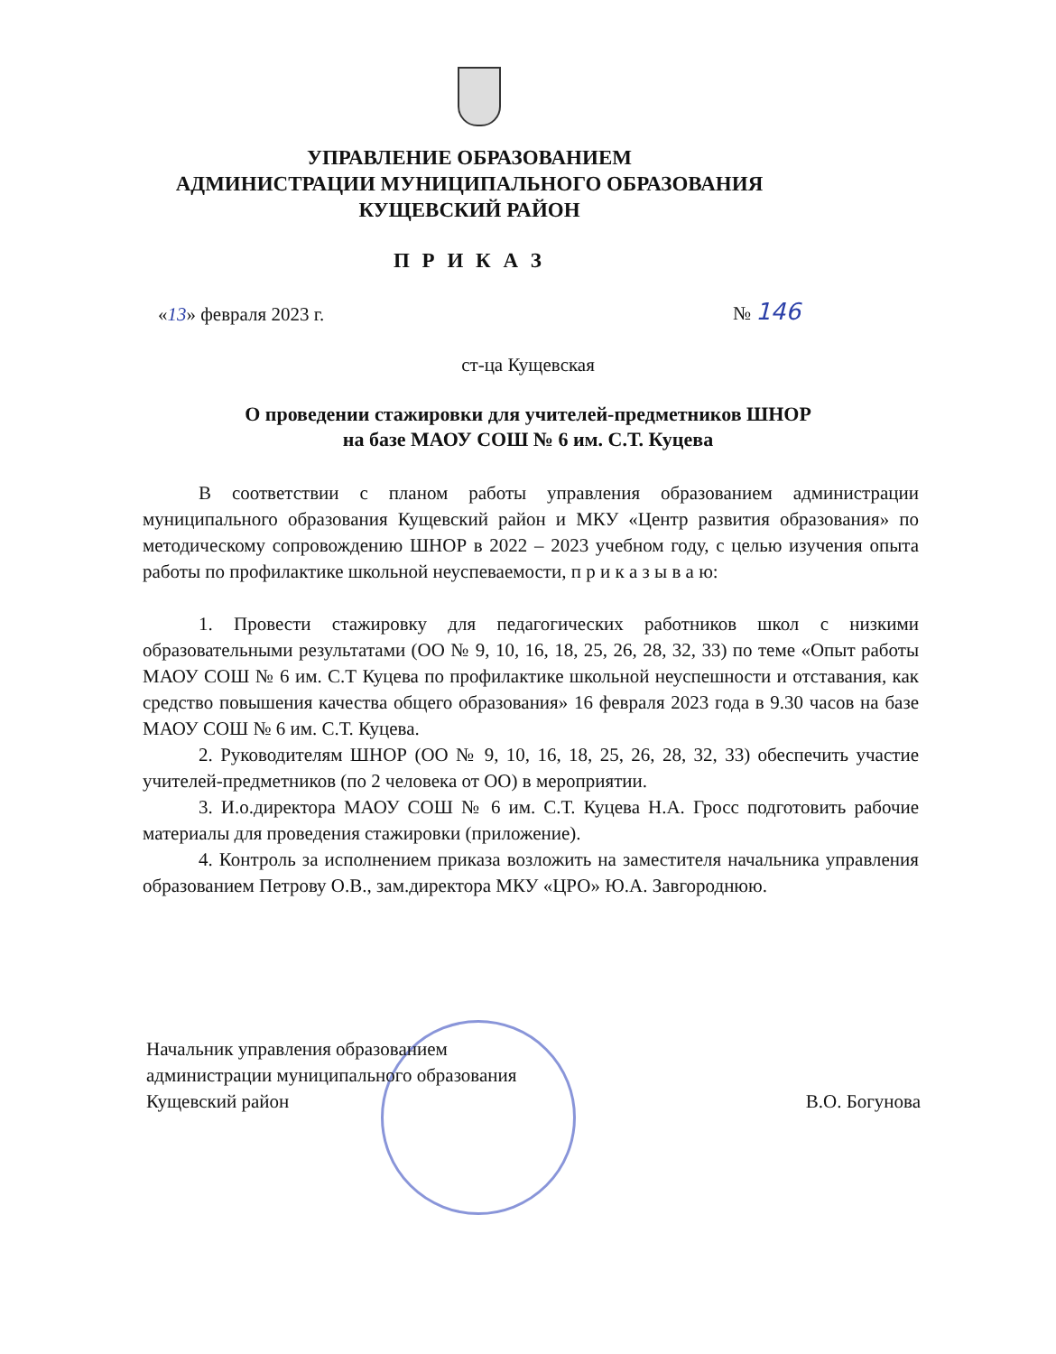УПРАВЛЕНИЕ ОБРАЗОВАНИЕМ
АДМИНИСТРАЦИИ МУНИЦИПАЛЬНОГО ОБРАЗОВАНИЯ
КУЩЕВСКИЙ РАЙОН
П Р И К А З
«13» февраля 2023 г. № 146
ст-ца Кущевская
О проведении стажировки для учителей-предметников ШНОР
на базе МАОУ СОШ № 6 им. С.Т. Куцева
В соответствии с планом работы управления образованием администрации муниципального образования Кущевский район и МКУ «Центр развития образования» по методическому сопровождению ШНОР в 2022 – 2023 учебном году, с целью изучения опыта работы по профилактике школьной неуспеваемости, п р и к а з ы в а ю:
1. Провести стажировку для педагогических работников школ с низкими образовательными результатами (ОО № 9, 10, 16, 18, 25, 26, 28, 32, 33) по теме «Опыт работы МАОУ СОШ № 6 им. С.Т Куцева по профилактике школьной неуспешности и отставания, как средство повышения качества общего образования» 16 февраля 2023 года в 9.30 часов на базе МАОУ СОШ № 6 им. С.Т. Куцева.
2. Руководителям ШНОР (ОО № 9, 10, 16, 18, 25, 26, 28, 32, 33) обеспечить участие учителей-предметников (по 2 человека от ОО) в мероприятии.
3. И.о.директора МАОУ СОШ № 6 им. С.Т. Куцева Н.А. Гросс подготовить рабочие материалы для проведения стажировки (приложение).
4. Контроль за исполнением приказа возложить на заместителя начальника управления образованием Петрову О.В., зам.директора МКУ «ЦРО» Ю.А. Завгороднюю.
Начальник управления образованием
администрации муниципального образования
Кущевский район
В.О. Богунова